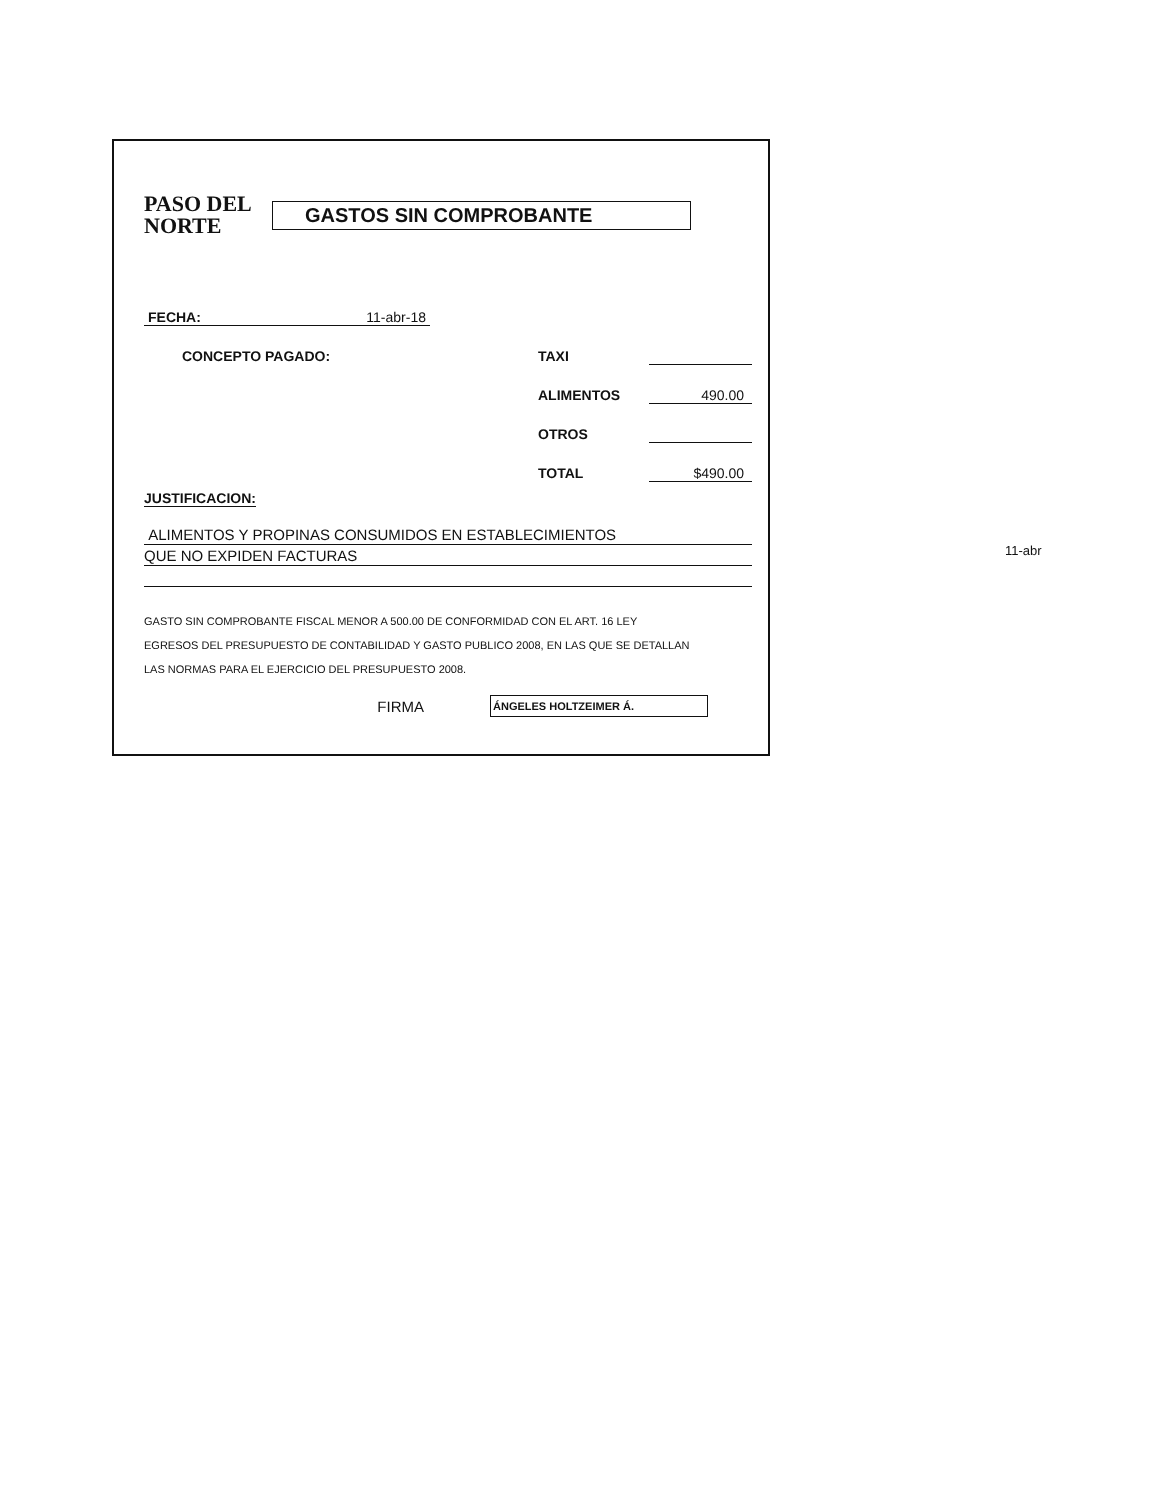PASO DEL NORTE
GASTOS SIN COMPROBANTE
FECHA: 11-abr-18
CONCEPTO PAGADO: TAXI
ALIMENTOS 490.00
OTROS
TOTAL $490.00
JUSTIFICACION:
ALIMENTOS Y PROPINAS CONSUMIDOS EN ESTABLECIMIENTOS
QUE NO EXPIDEN FACTURAS
GASTO SIN COMPROBANTE FISCAL MENOR A 500.00 DE CONFORMIDAD CON EL ART. 16 LEY
EGRESOS DEL PRESUPUESTO DE CONTABILIDAD Y GASTO PUBLICO 2008, EN LAS QUE SE DETALLAN
LAS NORMAS PARA EL EJERCICIO DEL PRESUPUESTO 2008.
FIRMA
ÁNGELES HOLTZEIMER Á.
11-abr